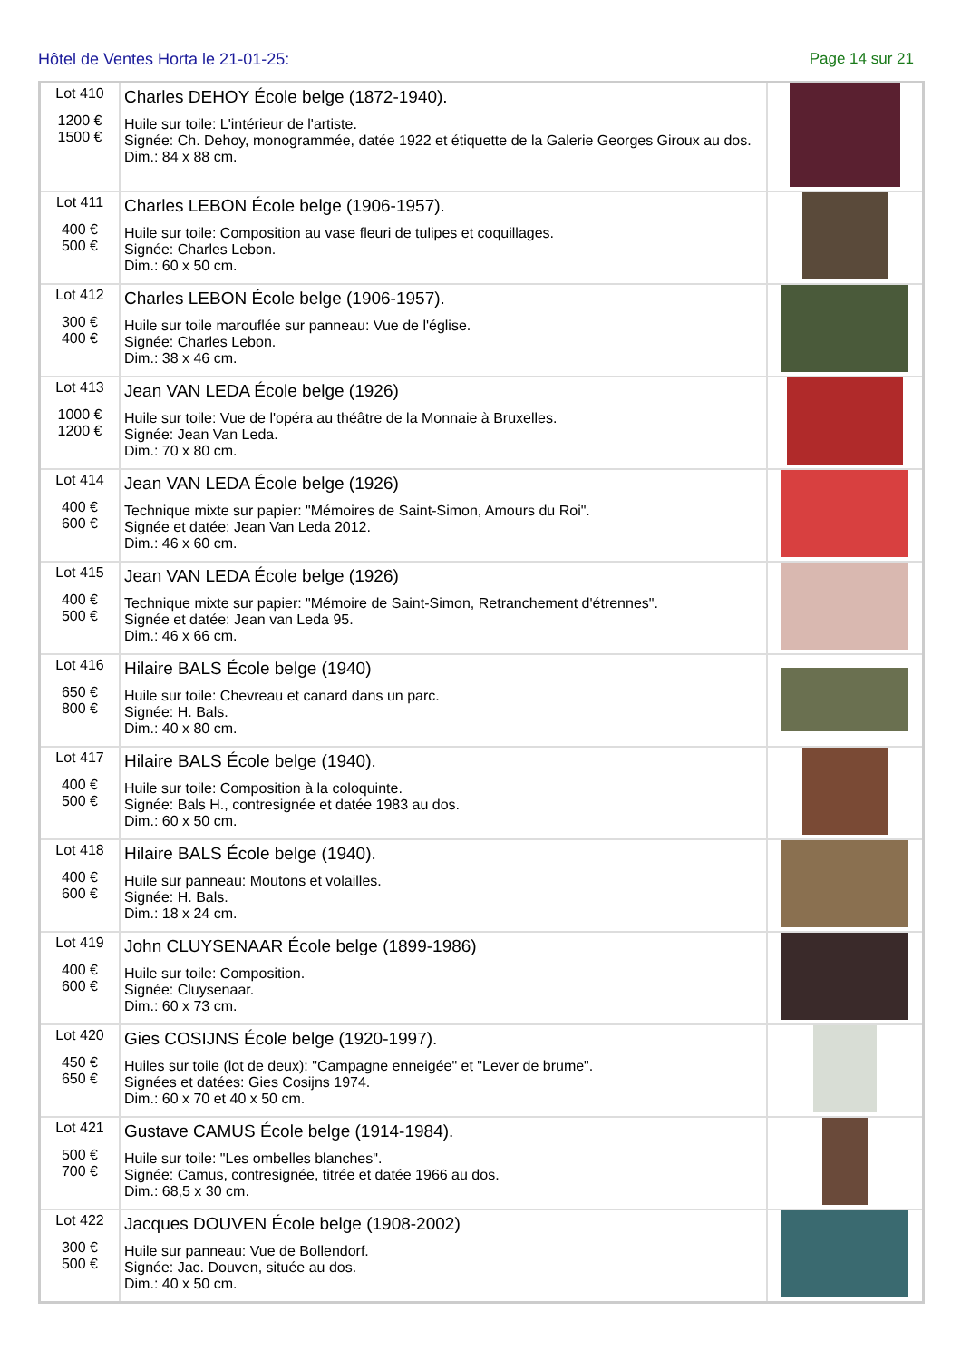Hôtel de Ventes Horta le 21-01-25: Page 14 sur 21
| Lot 410 1200 € 1500 € | Charles DEHOY École belge (1872-1940). Huile sur toile: L'intérieur de l'artiste. Signée: Ch. Dehoy, monogrammée, datée 1922 et étiquette de la Galerie Georges Giroux au dos. Dim.: 84 x 88 cm. | |
| Lot 411 400 € 500 € | Charles LEBON École belge (1906-1957). Huile sur toile: Composition au vase fleuri de tulipes et coquillages. Signée: Charles Lebon. Dim.: 60 x 50 cm. | |
| Lot 412 300 € 400 € | Charles LEBON École belge (1906-1957). Huile sur toile marouflée sur panneau: Vue de l'église. Signée: Charles Lebon. Dim.: 38 x 46 cm. | |
| Lot 413 1000 € 1200 € | Jean VAN LEDA École belge (1926) Huile sur toile: Vue de l'opéra au théâtre de la Monnaie à Bruxelles. Signée: Jean Van Leda. Dim.: 70 x 80 cm. | |
| Lot 414 400 € 600 € | Jean VAN LEDA École belge (1926) Technique mixte sur papier: "Mémoires de Saint-Simon, Amours du Roi". Signée et datée: Jean Van Leda 2012. Dim.: 46 x 60 cm. | |
| Lot 415 400 € 500 € | Jean VAN LEDA École belge (1926) Technique mixte sur papier: "Mémoire de Saint-Simon, Retranchement d'étrennes". Signée et datée: Jean van Leda 95. Dim.: 46 x 66 cm. | |
| Lot 416 650 € 800 € | Hilaire BALS École belge (1940) Huile sur toile: Chevreau et canard dans un parc. Signée: H. Bals. Dim.: 40 x 80 cm. | |
| Lot 417 400 € 500 € | Hilaire BALS École belge (1940). Huile sur toile: Composition à la coloquinte. Signée: Bals H., contresignée et datée 1983 au dos. Dim.: 60 x 50 cm. | |
| Lot 418 400 € 600 € | Hilaire BALS École belge (1940). Huile sur panneau: Moutons et volailles. Signée: H. Bals. Dim.: 18 x 24 cm. | |
| Lot 419 400 € 600 € | John CLUYSENAAR École belge (1899-1986) Huile sur toile: Composition. Signée: Cluysenaar. Dim.: 60 x 73 cm. | |
| Lot 420 450 € 650 € | Gies COSIJNS École belge (1920-1997). Huiles sur toile (lot de deux): "Campagne enneigée" et "Lever de brume". Signées et datées: Gies Cosijns 1974. Dim.: 60 x 70 et 40 x 50 cm. | |
| Lot 421 500 € 700 € | Gustave CAMUS École belge (1914-1984). Huile sur toile: "Les ombelles blanches". Signée: Camus, contresignée, titrée et datée 1966 au dos. Dim.: 68,5 x 30 cm. | |
| Lot 422 300 € 500 € | Jacques DOUVEN École belge (1908-2002) Huile sur panneau: Vue de Bollendorf. Signée: Jac. Douven, située au dos. Dim.: 40 x 50 cm. | |